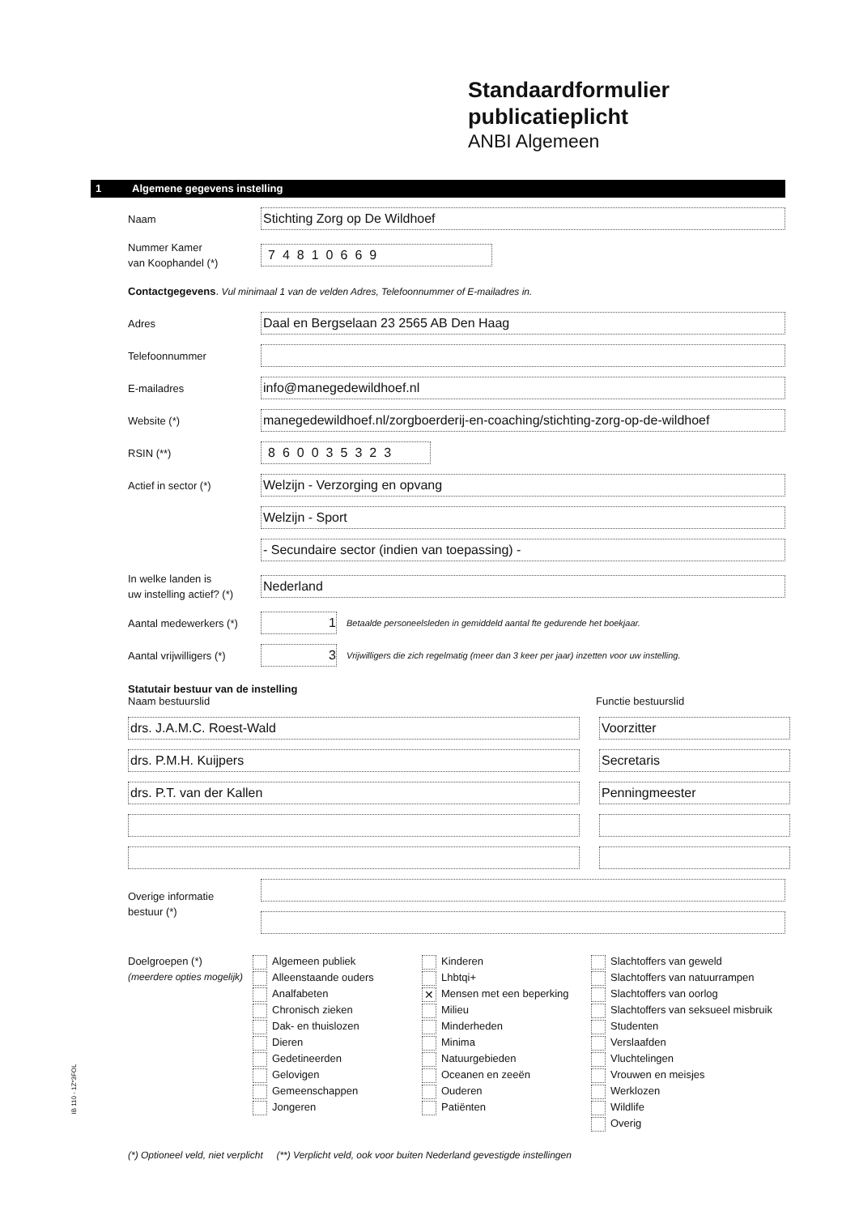Standaardformulier
publicatieplicht
ANBI Algemeen
1 Algemene gegevens instelling
Naam
Stichting Zorg op De Wildhoef
Nummer Kamer
van Koophandel (*)
74810669
Contactgegevens. Vul minimaal 1 van de velden Adres, Telefoonnummer of E-mailadres in.
Adres
Daal en Bergselaan 23 2565 AB Den Haag
Telefoonnummer
E-mailadres
info@manegedewildhoef.nl
Website (*)
manegedewildhoef.nl/zorgboerderij-en-coaching/stichting-zorg-op-de-wildhoef
RSIN (**)
860035323
Actief in sector (*)
Welzijn - Verzorging en opvang
Welzijn - Sport
- Secundaire sector (indien van toepassing) -
In welke landen is
uw instelling actief? (*)
Nederland
Aantal medewerkers (*)
1
Betaalde personeelsleden in gemiddeld aantal fte gedurende het boekjaar.
Aantal vrijwilligers (*)
3
Vrijwilligers die zich regelmatig (meer dan 3 keer per jaar) inzetten voor uw instelling.
Statutair bestuur van de instelling
Naam bestuurslid Functie bestuurslid
drs. J.A.M.C. Roest-Wald Voorzitter
drs. P.M.H. Kuijpers Secretaris
drs. P.T. van der Kallen Penningmeester
Overige informatie
bestuur (*)
Doelgroepen (*)
(meerdere opties mogelijk)
Algemeen publiek
Alleenstaande ouders
Analfabeten
Chronisch zieken
Dak- en thuislozen
Dieren
Gedetineerden
Gelovigen
Gemeenschappen
Jongeren
Kinderen
Lhbtqi+
✕ Mensen met een beperking
Milieu
Minderheden
Minima
Natuurgebieden
Oceanen en zeeën
Ouderen
Patiënten
Slachtoffers van geweld
Slachtoffers van natuurrampen
Slachtoffers van oorlog
Slachtoffers van seksueel misbruik
Studenten
Verslaafden
Vluchtelingen
Vrouwen en meisjes
Werklozen
Wildlife
Overig
(*) Optioneel veld, niet verplicht (**) Verplicht veld, ook voor buiten Nederland gevestigde instellingen
IB 110 - 1Z*3FOL